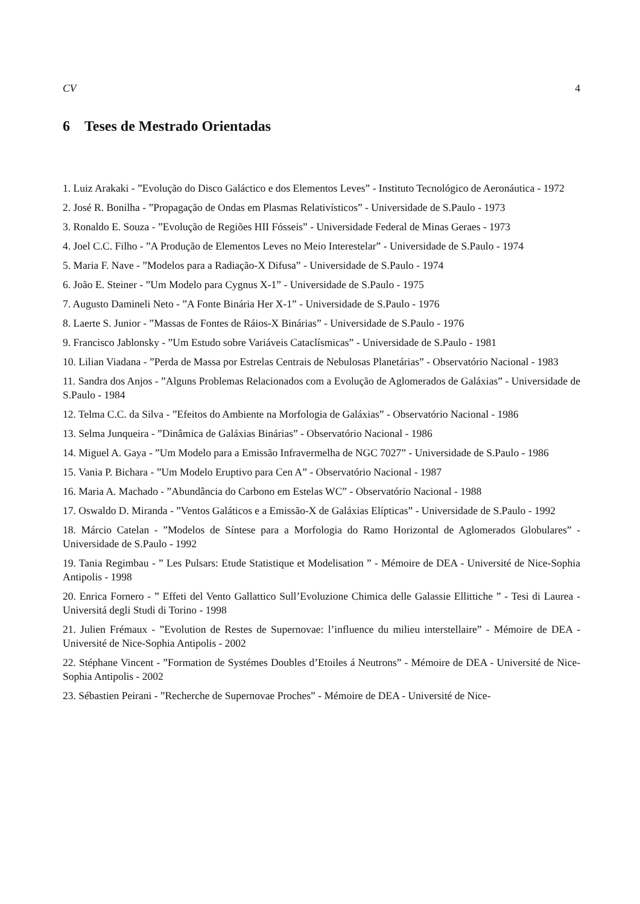CV 4
6 Teses de Mestrado Orientadas
1. Luiz Arakaki - ”Evolução do Disco Galáctico e dos Elementos Leves” - Instituto Tecnológico de Aeronáutica - 1972
2. José R. Bonilha - ”Propagação de Ondas em Plasmas Relativísticos” - Universidade de S.Paulo - 1973
3. Ronaldo E. Souza - ”Evolução de Regiões HII Fósseis” - Universidade Federal de Minas Geraes - 1973
4. Joel C.C. Filho - ”A Produção de Elementos Leves no Meio Interestelar” - Universidade de S.Paulo - 1974
5. Maria F. Nave - ”Modelos para a Radiação-X Difusa” - Universidade de S.Paulo - 1974
6. João E. Steiner - ”Um Modelo para Cygnus X-1” - Universidade de S.Paulo - 1975
7. Augusto Damineli Neto - ”A Fonte Binária Her X-1” - Universidade de S.Paulo - 1976
8. Laerte S. Junior - ”Massas de Fontes de Ráios-X Binárias” - Universidade de S.Paulo - 1976
9. Francisco Jablonsky - ”Um Estudo sobre Variáveis Cataclísmicas” - Universidade de S.Paulo - 1981
10. Lilian Viadana - ”Perda de Massa por Estrelas Centrais de Nebulosas Planetárias” - Observatório Nacional - 1983
11. Sandra dos Anjos - ”Alguns Problemas Relacionados com a Evolução de Aglomerados de Galáxias” - Universidade de S.Paulo - 1984
12. Telma C.C. da Silva - ”Efeitos do Ambiente na Morfologia de Galáxias” - Observatório Nacional - 1986
13. Selma Junqueira - ”Dinâmica de Galáxias Binárias” - Observatório Nacional - 1986
14. Miguel A. Gaya - ”Um Modelo para a Emissão Infravermelha de NGC 7027” - Universidade de S.Paulo - 1986
15. Vania P. Bichara - ”Um Modelo Eruptivo para Cen A” - Observatório Nacional - 1987
16. Maria A. Machado - ”Abundância do Carbono em Estelas WC” - Observatório Nacional - 1988
17. Oswaldo D. Miranda - ”Ventos Galáticos e a Emissão-X de Galáxias Elípticas” - Universidade de S.Paulo - 1992
18. Márcio Catelan - ”Modelos de Síntese para a Morfologia do Ramo Horizontal de Aglomerados Globulares” - Universidade de S.Paulo - 1992
19. Tania Regimbau - ” Les Pulsars: Etude Statistique et Modelisation ” - Mémoire de DEA - Université de Nice-Sophia Antipolis - 1998
20. Enrica Fornero - ” Effeti del Vento Gallattico Sull’Evoluzione Chimica delle Galassie Ellittiche ” - Tesi di Laurea - Universitá degli Studi di Torino - 1998
21. Julien Frémaux - ”Evolution de Restes de Supernovae: l’influence du milieu interstellaire” - Mémoire de DEA - Université de Nice-Sophia Antipolis - 2002
22. Stéphane Vincent - ”Formation de Systémes Doubles d’Etoiles á Neutrons” - Mémoire de DEA - Université de Nice-Sophia Antipolis - 2002
23. Sébastien Peirani - ”Recherche de Supernovae Proches” - Mémoire de DEA - Université de Nice-